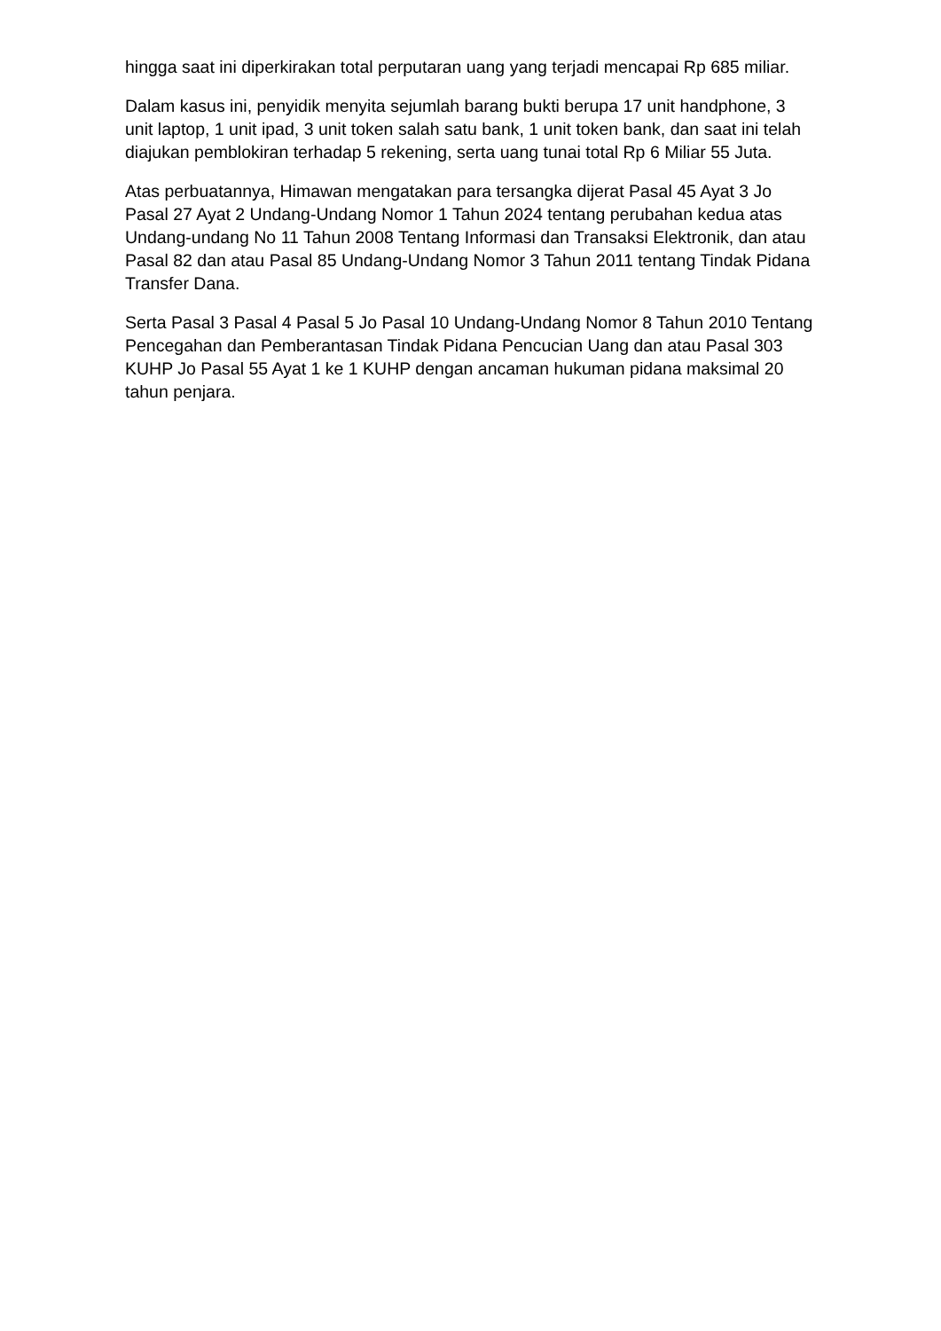hingga saat ini diperkirakan total perputaran uang yang terjadi mencapai Rp 685 miliar.
Dalam kasus ini, penyidik menyita sejumlah barang bukti berupa 17 unit handphone, 3 unit laptop, 1 unit ipad, 3 unit token salah satu bank, 1 unit token bank, dan saat ini telah diajukan pemblokiran terhadap 5 rekening, serta uang tunai total Rp 6 Miliar 55 Juta.
Atas perbuatannya, Himawan mengatakan para tersangka dijerat Pasal 45 Ayat 3 Jo Pasal 27 Ayat 2 Undang-Undang Nomor 1 Tahun 2024 tentang perubahan kedua atas Undang-undang No 11 Tahun 2008 Tentang Informasi dan Transaksi Elektronik, dan atau Pasal 82 dan atau Pasal 85 Undang-Undang Nomor 3 Tahun 2011 tentang Tindak Pidana Transfer Dana.
Serta Pasal 3 Pasal 4 Pasal 5 Jo Pasal 10 Undang-Undang Nomor 8 Tahun 2010 Tentang Pencegahan dan Pemberantasan Tindak Pidana Pencucian Uang dan atau Pasal 303 KUHP Jo Pasal 55 Ayat 1 ke 1 KUHP dengan ancaman hukuman pidana maksimal 20 tahun penjara.